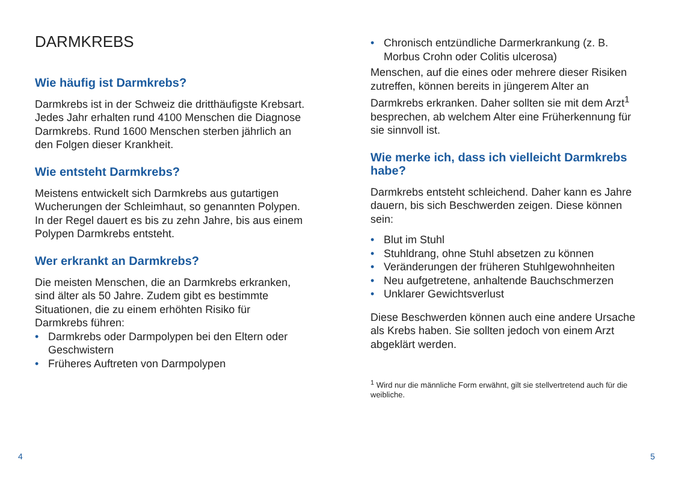DARMKREBS
Wie häufig ist Darmkrebs?
Darmkrebs ist in der Schweiz die dritthäufigste Krebsart. Jedes Jahr erhalten rund 4100 Menschen die Diagnose Darmkrebs. Rund 1600 Menschen sterben jährlich an den Folgen dieser Krankheit.
Wie entsteht Darmkrebs?
Meistens entwickelt sich Darmkrebs aus gutartigen Wucherungen der Schleimhaut, so genannten Polypen. In der Regel dauert es bis zu zehn Jahre, bis aus einem Polypen Darmkrebs entsteht.
Wer erkrankt an Darmkrebs?
Die meisten Menschen, die an Darmkrebs erkranken, sind älter als 50 Jahre. Zudem gibt es bestimmte Situationen, die zu einem erhöhten Risiko für Darmkrebs führen:
• Darmkrebs oder Darmpolypen bei den Eltern oder Geschwistern
• Früheres Auftreten von Darmpolypen
• Chronisch entzündliche Darmerkrankung (z. B. Morbus Crohn oder Colitis ulcerosa)
Menschen, auf die eines oder mehrere dieser Risiken zutreffen, können bereits in jüngerem Alter an Darmkrebs erkranken. Daher sollten sie mit dem Arzt<sup>1</sup> besprechen, ab welchem Alter eine Früherkennung für sie sinnvoll ist.
Wie merke ich, dass ich vielleicht Darmkrebs habe?
Darmkrebs entsteht schleichend. Daher kann es Jahre dauern, bis sich Beschwerden zeigen. Diese können sein:
• Blut im Stuhl
• Stuhldrang, ohne Stuhl absetzen zu können
• Veränderungen der früheren Stuhlgewohnheiten
• Neu aufgetretene, anhaltende Bauchschmerzen
• Unklarer Gewichtsverlust
Diese Beschwerden können auch eine andere Ursache als Krebs haben. Sie sollten jedoch von einem Arzt abgeklärt werden.
<sup>1</sup> Wird nur die männliche Form erwähnt, gilt sie stellvertretend auch für die weibliche.
4 5